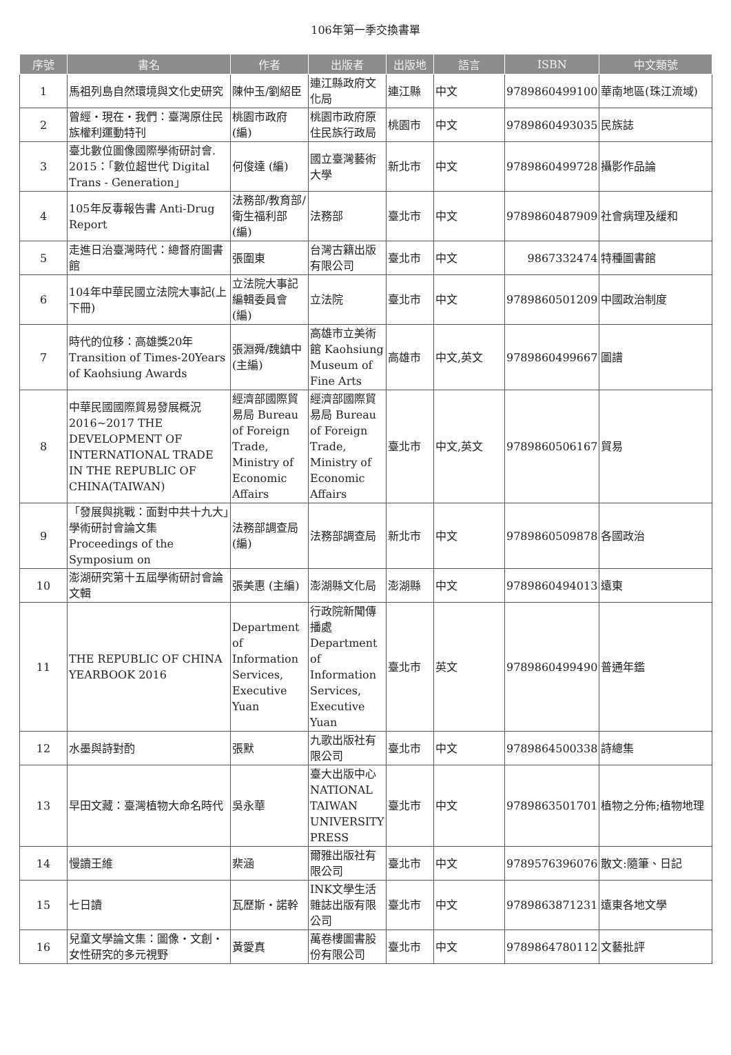106年第一季交換書單
| 序號 | 書名 | 作者 | 出版者 | 出版地 | 語言 | ISBN | 中文類號 |
| --- | --- | --- | --- | --- | --- | --- | --- |
| 1 | 馬祖列島自然環境與文化史研究 | 陳仲玉/劉紹臣 | 連江縣政府文化局 | 連江縣 | 中文 | 9789860499100 | 華南地區(珠江流域) |
| 2 | 曾經・現在・我們：臺灣原住民族權利運動特刊 | 桃園市政府(編) | 桃園市政府原住民族行政局 | 桃園市 | 中文 | 9789860493035 | 民族誌 |
| 3 | 臺北數位圖像國際學術研討會. 2015：「數位超世代 Digital Trans - Generation」 | 何俊達 (編) | 國立臺灣藝術大學 | 新北市 | 中文 | 9789860499728 | 攝影作品論 |
| 4 | 105年反毒報告書 Anti-Drug Report | 法務部/教育部/衛生福利部 (編) | 法務部 | 臺北市 | 中文 | 9789860487909 | 社會病理及緩和 |
| 5 | 走進日治臺灣時代：總督府圖書館 | 張圍東 | 台灣古籍出版有限公司 | 臺北市 | 中文 | 9867332474 | 特種圖書館 |
| 6 | 104年中華民國立法院大事記(上下冊) | 立法院大事記編輯委員會 (編) | 立法院 | 臺北市 | 中文 | 9789860501209 | 中國政治制度 |
| 7 | 時代的位移：高雄獎20年 Transition of Times-20Years of Kaohsiung Awards | 張淵舜/魏鎮中 (主編) | 高雄市立美術館 Kaohsiung Museum of Fine Arts | 高雄市 | 中文,英文 | 9789860499667 | 圖譜 |
| 8 | 中華民國國際貿易發展概況 2016~2017 THE DEVELOPMENT OF INTERNATIONAL TRADE IN THE REPUBLIC OF CHINA(TAIWAN) | 經濟部國際貿易局 Bureau of Foreign Trade, Ministry of Economic Affairs | 經濟部國際貿易局 Bureau of Foreign Trade, Ministry of Economic Affairs | 臺北市 | 中文,英文 | 9789860506167 | 貿易 |
| 9 | 「發展與挑戰：面對中共十九大」學術研討會論文集 Proceedings of the Symposium on | 法務部調查局 (編) | 法務部調查局 | 新北市 | 中文 | 9789860509878 | 各國政治 |
| 10 | 澎湖研究第十五屆學術研討會論文輯 | 張美惠 (主編) | 澎湖縣文化局 | 澎湖縣 | 中文 | 9789860494013 | 遠東 |
| 11 | THE REPUBLIC OF CHINA YEARBOOK 2016 | Department of Information Services, Executive Yuan | 行政院新聞傳播處 Department of Information Services, Executive Yuan | 臺北市 | 英文 | 9789860499490 | 普通年鑑 |
| 12 | 水墨與詩對酌 | 張默 | 九歌出版社有限公司 | 臺北市 | 中文 | 9789864500338 | 詩總集 |
| 13 | 早田文藏：臺灣植物大命名時代 | 吳永華 | 臺大出版中心 NATIONAL TAIWAN UNIVERSITY PRESS | 臺北市 | 中文 | 9789863501701 | 植物之分佈;植物地理 |
| 14 | 慢讀王維 | 棐涵 | 爾雅出版社有限公司 | 臺北市 | 中文 | 9789576396076 | 散文:隨筆、日記 |
| 15 | 七日讀 | 瓦歷斯・諾幹 | INK文學生活雜誌出版有限公司 | 臺北市 | 中文 | 9789863871231 | 遠東各地文學 |
| 16 | 兒童文學論文集：圖像・文創・女性研究的多元視野 | 黃愛真 | 萬卷樓圖書股份有限公司 | 臺北市 | 中文 | 9789864780112 | 文藝批評 |